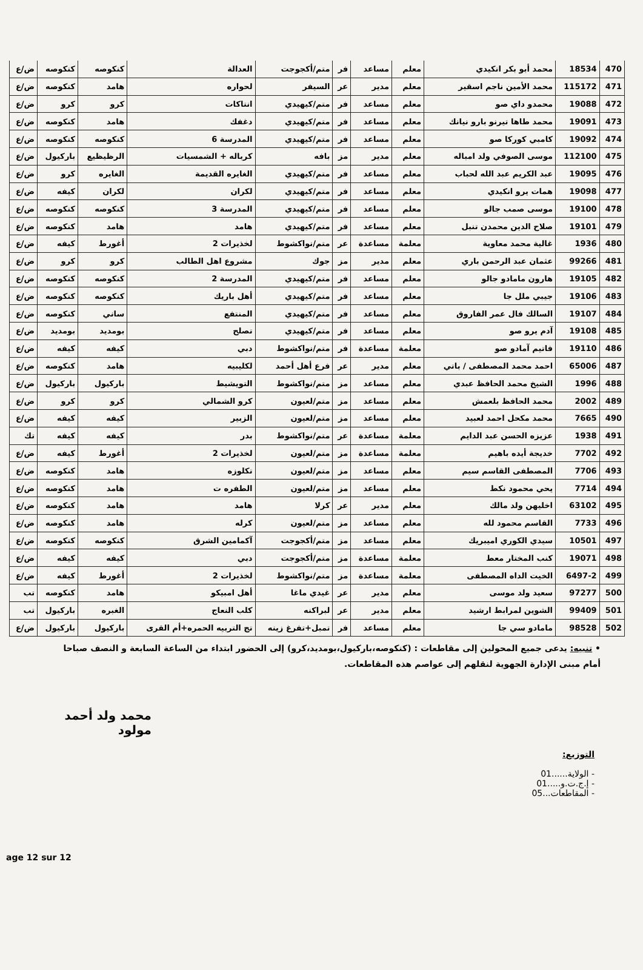| 470 | 18534 | محمد أبو بكر انكيدي | معلم | مساعد | فر | متم/أكجوجت | العدالة | كنكوصه | كنكوصه | ض/ع |
| 471 | 115172 | محمد الأمين ناجم اسقير | معلم | مدير | عر | السيفر | لحواره | هامد | كنكوصه | ض/ع |
| 472 | 19088 | محمدو داي صو | معلم | مساعد | فر | متم/كيهيدي | انتاكات | كرو | كرو | ض/ع |
| 473 | 19091 | محمد طاها تيرنو بارو نيانك | معلم | مساعد | فر | متم/كيهيدي | دغفك | هامد | كنكوصه | ض/ع |
| 474 | 19092 | كامبي كوركا صو | معلم | مساعد | فر | متم/كيهيدي | المدرسة 6 | كنكوصه | كنكوصه | ض/ع |
| 475 | 112100 | موسى الصوفي ولد امباله | معلم | مدير | مز | بافه | كرباله + الشمسيات | الرظيظيع | باركيول | ض/ع |
| 476 | 19095 | عبد الكريم عبد الله لحباب | معلم | مساعد | فر | متم/كيهيدي | الغايره القديمة | الغايره | كرو | ض/ع |
| 477 | 19098 | همات يرو انكيدي | معلم | مساعد | فر | متم/كيهيدي | لكران | لكران | كيفه | ض/ع |
| 478 | 19100 | موسى صمب جالو | معلم | مساعد | فر | متم/كيهيدي | المدرسة 3 | كنكوصه | كنكوصه | ض/ع |
| 479 | 19101 | صلاح الدين محمدن تنبل | معلم | مساعد | فر | متم/كيهيدي | هامد | هامد | كنكوصه | ض/ع |
| 480 | 1936 | غالية محمد معاوية | معلمة | مساعدة | عر | متم/نواكشوط | لخذيرات 2 | أغورط | كيفه | ض/ع |
| 481 | 99266 | عثمان عبد الرحمن باري | معلم | مدير | مز | جوك | مشروع اهل الطالب | كرو | كرو | ض/ع |
| 482 | 19105 | هارون مامادو جالو | معلم | مساعد | فر | متم/كيهيدي | المدرسة 2 | كنكوصه | كنكوصه | ض/ع |
| 483 | 19106 | جيبي ملل جا | معلم | مساعد | فر | متم/كيهيدي | أهل باريك | كنكوصه | كنكوصه | ض/ع |
| 484 | 19107 | السالك فال عمر الفاروق | معلم | مساعد | فر | متم/كيهيدي | المنتفع | ساني | كنكوصه | ض/ع |
| 485 | 19108 | آدم يرو صو | معلم | مساعد | فر | متم/كيهيدي | تصلح | بومديد | بومديد | ض/ع |
| 486 | 19110 | فاتيم آمادو صو | معلمة | مساعدة | فر | متم/نواكشوط | دبي | كيفه | كيفه | ض/ع |
| 487 | 65006 | احمد محمد المصطفى / باتي | معلم | مدير | عر | فرع أهل أحمد | لكليبيه | هامد | كنكوصه | ض/ع |
| 488 | 1996 | الشيخ محمد الحافظ عبدي | معلم | مساعد | مز | متم/نواكشوط | التويشيط | باركيول | باركيول | ض/ع |
| 489 | 2002 | محمد الحافظ بلعمش | معلم | مساعد | مز | متم/لعيون | كرو الشمالي | كرو | كرو | ض/ع |
| 490 | 7665 | محمد مكحل احمد لعبيد | معلم | مساعد | مز | متم/لعيون | الزبير | كيفه | كيفه | ض/ع |
| 491 | 1938 | عزيزه الحسن عبد الدايم | معلمة | مساعدة | عر | متم/نواكشوط | بدر | كيفه | كيفه | تك |
| 492 | 7702 | خديجة أيده باهيم | معلمة | مساعدة | مز | متم/لعيون | لخذيرات 2 | أغورط | كيفه | ض/ع |
| 493 | 7706 | المصطفى القاسم سيم | معلم | مساعد | مز | متم/لعيون | تكلوزه | هامد | كنكوصه | ض/ع |
| 494 | 7714 | يحي محمود نكط | معلم | مساعد | مز | متم/لعيون | الطفره ت | هامد | كنكوصه | ض/ع |
| 495 | 63102 | اخليهن ولد مالك | معلم | مدير | عر | كرلا | هامد | هامد | كنكوصه | ض/ع |
| 496 | 7733 | القاسم محمود لله | معلم | مساعد | مز | متم/لعيون | كرله | هامد | كنكوصه | ض/ع |
| 497 | 10501 | سيدي الكوري اميبريك | معلم | مساعد | مز | متم/أكجوجت | آكمامين الشرق | كنكوصه | كنكوصه | ض/ع |
| 498 | 19071 | كنب المختار معط | معلمة | مساعدة | مز | متم/أكجوجت | دبي | كيفه | كيفه | ض/ع |
| 499 | 6497-2 | الخيت الداه المصطفى | معلمة | مساعدة | مز | متم/نواكشوط | لخذيرات 2 | أغورط | كيفه | ض/ع |
| 500 | 97277 | سعيد ولد موسى | معلم | مدير | عر | غيدي ماغا | أهل امبيكو | هامد | كنكوصه | تب |
| 501 | 99409 | الشوين لمرابط ارشيد | معلم | مدير | عر | لبراكنه | كلب النعاج | الغبره | باركيول | تب |
| 502 | 98528 | مامادو سي جا | معلم | مساعد | فر | تمبل+تفرغ زينه | تج التربيه الحمره+أم القرى | باركيول | باركيول | ض/ع |
• تنبيه: يدعى جميع المحولين إلى مقاطعات : (كنكوصه،باركيول،بومديد،كرو) إلى الحضور ابتداء من الساعة السابعة و النصف صباحا أمام مبنى الإدارة الجهوية لنقلهم إلى عواصم هذه المقاطعات.
محمد ولد أحمد مولود
التوزيع:
- الولاية......01
- إ.ج.ت.و.....01
- المقاطعات...05
age 12 sur 12